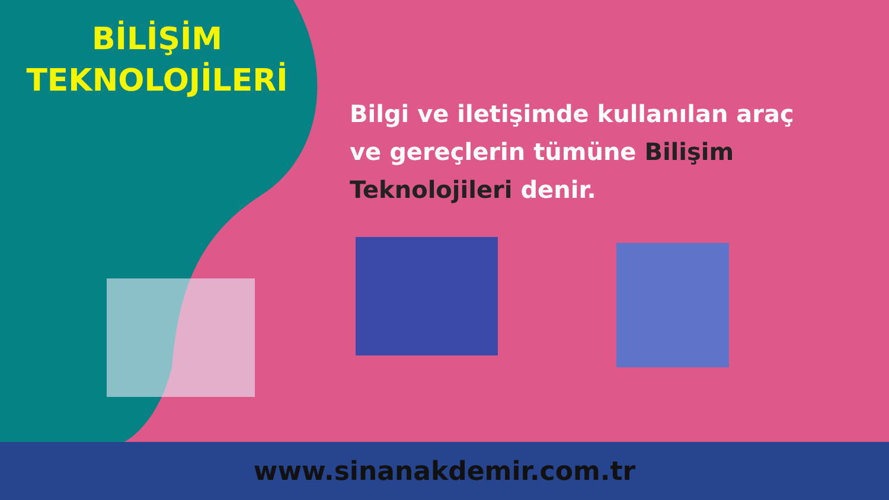BİLİŞİM
TEKNOLOJİLERİ
Bilgi ve iletişimde kullanılan araç ve gereçlerin tümüne Bilişim Teknolojileri denir.
www.sinanakdemir.com.tr